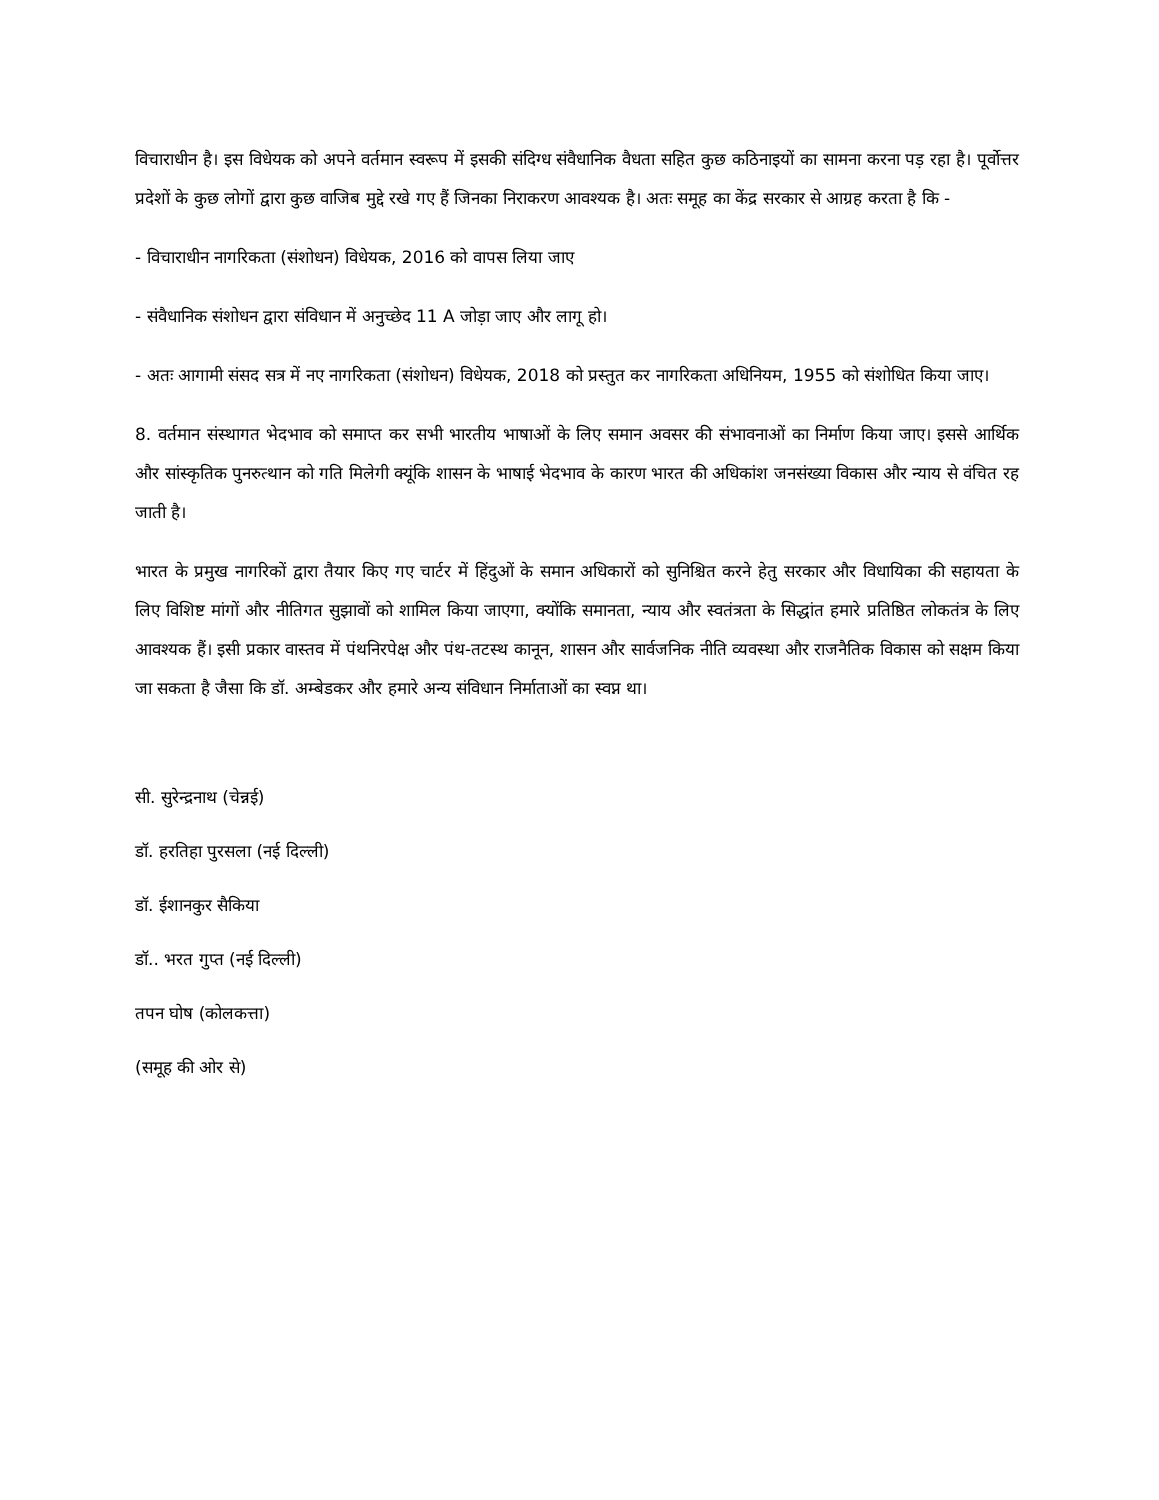विचाराधीन है। इस विधेयक को अपने वर्तमान स्वरूप में इसकी संदिग्ध संवैधानिक वैधता सहित कुछ कठिनाइयों का सामना करना पड़ रहा है। पूर्वोत्तर प्रदेशों के कुछ लोगों द्वारा कुछ वाजिब मुद्दे रखे गए हैं जिनका निराकरण आवश्यक है। अतः समूह का केंद्र सरकार से आग्रह करता है कि -
- विचाराधीन नागरिकता (संशोधन) विधेयक, 2016 को वापस लिया जाए
- संवैधानिक संशोधन द्वारा संविधान में अनुच्छेद 11 A जोड़ा जाए और लागू हो।
- अतः आगामी संसद सत्र में नए नागरिकता (संशोधन) विधेयक, 2018 को प्रस्तुत कर नागरिकता अधिनियम, 1955 को संशोधित किया जाए।
8. वर्तमान संस्थागत भेदभाव को समाप्त कर सभी भारतीय भाषाओं के लिए समान अवसर की संभावनाओं का निर्माण किया जाए। इससे आर्थिक और सांस्कृतिक पुनरुत्थान को गति मिलेगी क्यूंकि शासन के भाषाई भेदभाव के कारण भारत की अधिकांश जनसंख्या विकास और न्याय से वंचित रह जाती है।
भारत के प्रमुख नागरिकों द्वारा तैयार किए गए चार्टर में हिंदुओं के समान अधिकारों को सुनिश्चित करने हेतु सरकार और विधायिका की सहायता के लिए विशिष्ट मांगों और नीतिगत सुझावों को शामिल किया जाएगा, क्योंकि समानता, न्याय और स्वतंत्रता के सिद्धांत हमारे प्रतिष्ठित लोकतंत्र के लिए आवश्यक हैं। इसी प्रकार वास्तव में पंथनिरपेक्ष और पंथ-तटस्थ कानून, शासन और सार्वजनिक नीति व्यवस्था और राजनैतिक विकास को सक्षम किया जा सकता है जैसा कि डॉ. अम्बेडकर और हमारे अन्य संविधान निर्माताओं का स्वप्न था।
सी. सुरेन्द्रनाथ (चेन्नई)
डॉ. हरतिहा पुरसला (नई दिल्ली)
डॉ. ईशानकुर सैकिया
डॉ.. भरत गुप्त (नई दिल्ली)
तपन घोष (कोलकत्ता)
(समूह की ओर से)